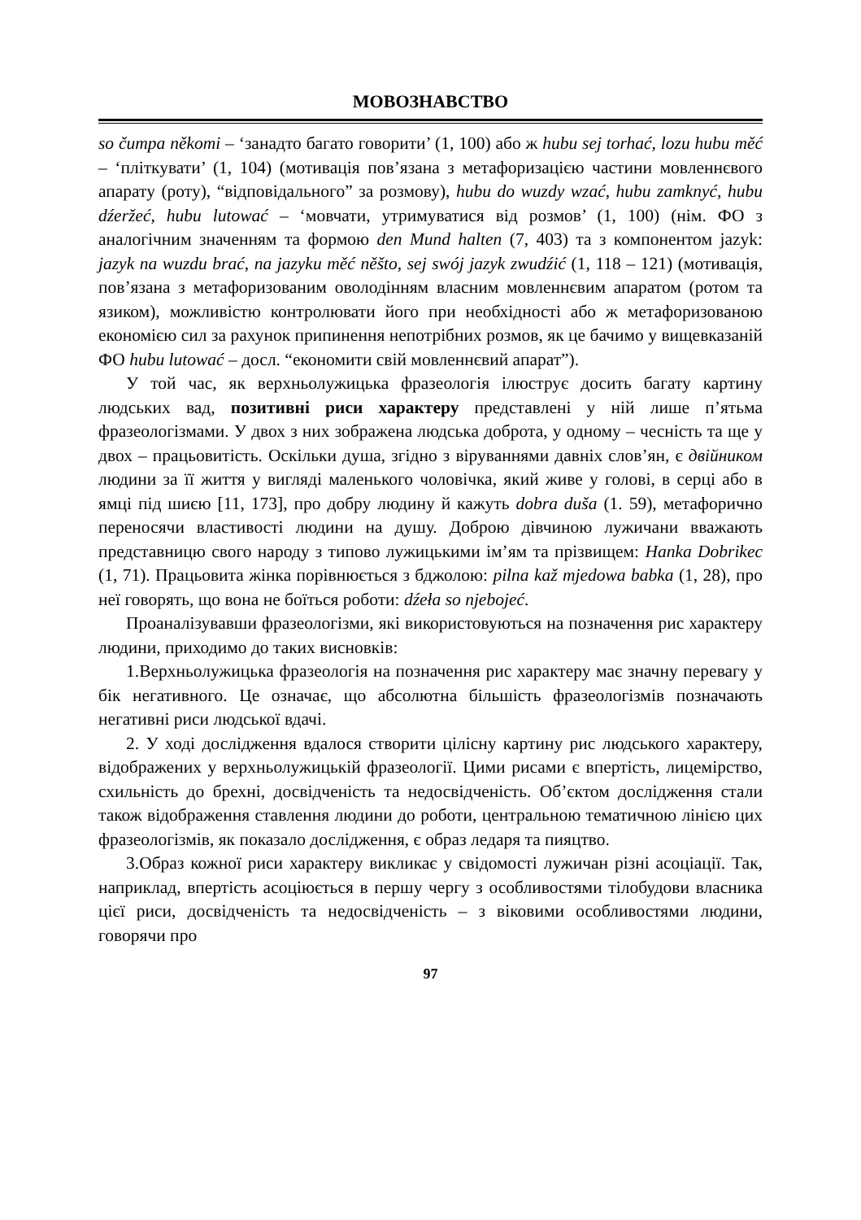МОВОЗНАВСТВО
so čumpa někomi – ‘занадто багато говорити’ (1, 100) або ж hubu sej torhać, lozu hubu měć – ‘пліткувати’ (1, 104) (мотивація пов’язана з метафоризацією частини мовленнєвого апарату (роту), “відповідального” за розмову), hubu do wuzdy wzać, hubu zamknyć, hubu dźeržeć, hubu lutować – ‘мовчати, утримуватися від розмов’ (1, 100) (нім. ФО з аналогічним значенням та формою den Mund halten (7, 403) та з компонентом jazyk: jazyk na wuzdu brać, na jazyku měć něšto, sej swój jazyk zwudźić (1, 118 – 121) (мотивація, пов’язана з метафоризованим оволодінням власним мовленнєвим апаратом (ротом та язиком), можливістю контролювати його при необхідності або ж метафоризованою економією сил за рахунок припинення непотрібних розмов, як це бачимо у вищевказаній ФО hubu lutować – досл. “економити свій мовленнєвий апарат”).
У той час, як верхньолужицька фразеологія ілюструє досить багату картину людських вад, позитивні риси характеру представлені у ній лише п’ятьма фразеологізмами. У двох з них зображена людська доброта, у одному – чесність та ще у двох – працьовитість. Оскільки душа, згідно з віруваннями давніх слов’ян, є двійником людини за її життя у вигляді маленького чоловічка, який живе у голові, в серці або в ямці під шиєю [11, 173], про добру людину й кажуть dobra duša (1. 59), метафорично переносячи властивості людини на душу. Доброю дівчиною лужичани вважають представницю свого народу з типово лужицькими ім’ям та прізвищем: Hanka Dobrikec (1, 71). Працьовита жінка порівнюється з бджолою: pilna kaž mjedowa babka (1, 28), про неї говорять, що вона не боїться роботи: dźeła so njebojeć.
Проаналізувавши фразеологізми, які використовуються на позначення рис характеру людини, приходимо до таких висновків:
1.Верхньолужицька фразеологія на позначення рис характеру має значну перевагу у бік негативного. Це означає, що абсолютна більшість фразеологізмів позначають негативні риси людської вдачі.
2. У ході дослідження вдалося створити цілісну картину рис людського характеру, відображених у верхньолужицькій фразеології. Цими рисами є впертість, лицемірство, схильність до брехні, досвідченість та недосвідченість. Об’єктом дослідження стали також відображення ставлення людини до роботи, центральною тематичною лінією цих фразеологізмів, як показало дослідження, є образ ледаря та пияцтво.
3.Образ кожної риси характеру викликає у свідомості лужичан різні асоціації. Так, наприклад, впертість асоціюється в першу чергу з особливостями тілобудови власника цієї риси, досвідченість та недосвідченість – з віковими особливостями людини, говорячи про
97